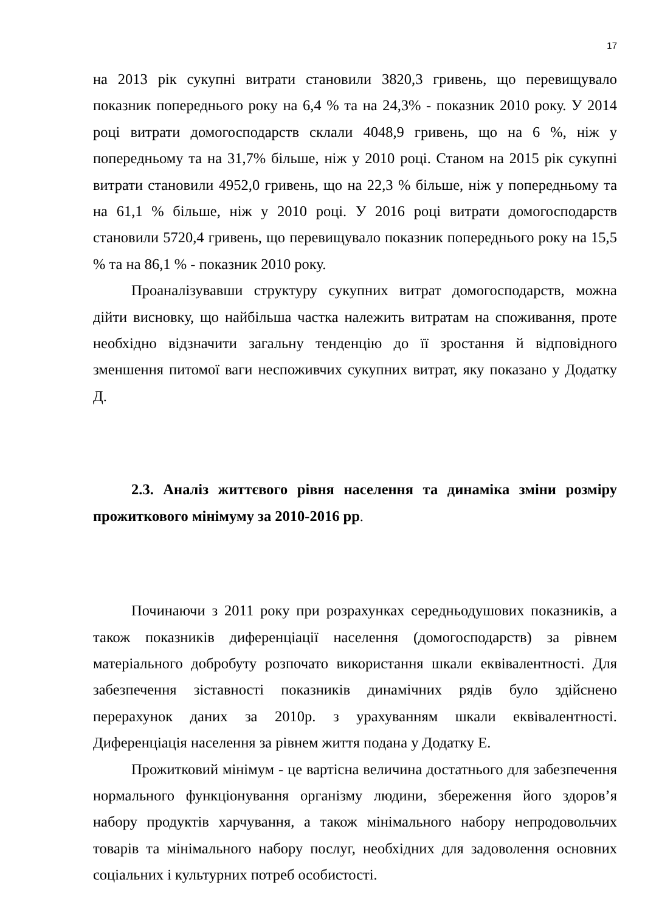17
на 2013 рік сукупні витрати становили 3820,3 гривень, що перевищувало показник попереднього року на 6,4 % та на 24,3% - показник 2010 року. У 2014 році витрати домогосподарств склали 4048,9 гривень, що на 6 %, ніж у попередньому та на 31,7% більше, ніж у 2010 році. Станом на 2015 рік сукупні витрати становили 4952,0 гривень, що на 22,3 % більше, ніж у попередньому та на 61,1 % більше, ніж у 2010 році. У 2016 році витрати домогосподарств становили 5720,4 гривень, що перевищувало показник попереднього року на 15,5 % та на 86,1 % - показник 2010 року.
Проаналізувавши структуру сукупних витрат домогосподарств, можна дійти висновку, що найбільша частка належить витратам на споживання, проте необхідно відзначити загальну тенденцію до її зростання й відповідного зменшення питомої ваги неспоживчих сукупних витрат, яку показано у Додатку Д.
2.3. Аналіз життєвого рівня населення та динаміка зміни розміру прожиткового мінімуму за 2010-2016 рр.
Починаючи з 2011 року при розрахунках середньодушових показників, а також показників диференціації населення (домогосподарств) за рівнем матеріального добробуту розпочато використання шкали еквівалентності. Для забезпечення зіставності показників динамічних рядів було здійснено перерахунок даних за 2010р. з урахуванням шкали еквівалентності. Диференціація населення за рівнем життя подана у Додатку Е.
Прожитковий мінімум - це вартісна величина достатнього для забезпечення нормального функціонування організму людини, збереження його здоров’я набору продуктів харчування, а також мінімального набору непродовольчих товарів та мінімального набору послуг, необхідних для задоволення основних соціальних і культурних потреб особистості.